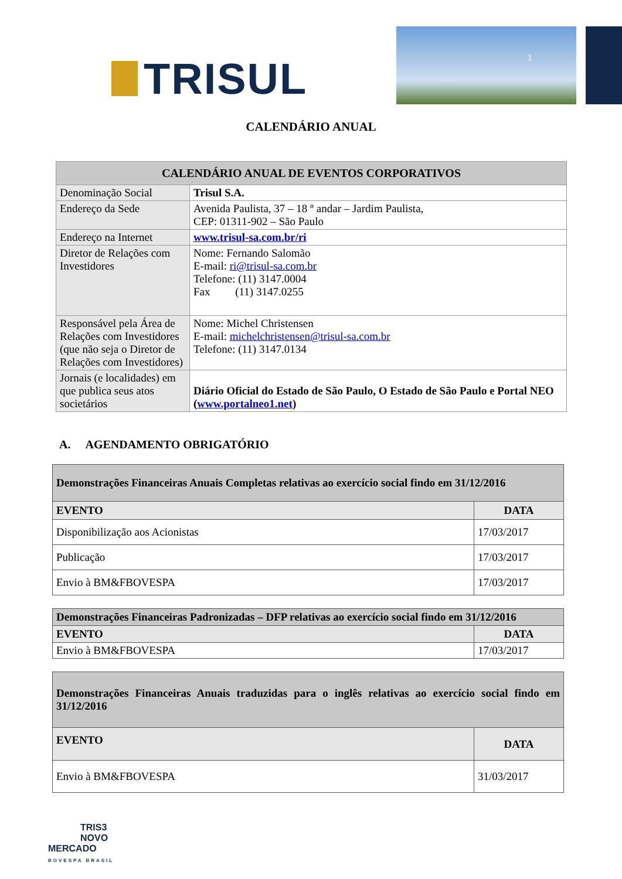TRISUL
1
CALENDÁRIO ANUAL
| CALENDÁRIO ANUAL DE EVENTOS CORPORATIVOS | |
| --- | --- |
| Denominação Social | Trisul S.A. |
| Endereço da Sede | Avenida Paulista, 37 – 18 º andar – Jardim Paulista, CEP: 01311-902 – São Paulo |
| Endereço na Internet | www.trisul-sa.com.br/ri |
| Diretor de Relações com Investidores | Nome: Fernando Salomão E-mail: ri@trisul-sa.com.br Telefone: (11) 3147.0004 Fax (11) 3147.0255 |
| Responsável pela Área de Relações com Investidores (que não seja o Diretor de Relações com Investidores) | Nome: Michel Christensen E-mail: michelchristensen@trisul-sa.com.br Telefone: (11) 3147.0134 |
| Jornais (e localidades) em que publica seus atos societários | Diário Oficial do Estado de São Paulo, O Estado de São Paulo e Portal NEO ( www.portalneo1.net ) |
A. AGENDAMENTO OBRIGATÓRIO
| Demonstrações Financeiras Anuais Completas relativas ao exercício social findo em 31/12/2016 | |
| --- | --- |
| EVENTO | DATA |
| Disponibilização aos Acionistas | 17/03/2017 |
| Publicação | 17/03/2017 |
| Envio à BM&FBOVESPA | 17/03/2017 |
| Demonstrações Financeiras Padronizadas – DFP relativas ao exercício social findo em 31/12/2016 | |
| --- | --- |
| EVENTO | DATA |
| Envio à BM&FBOVESPA | 17/03/2017 |
| Demonstrações Financeiras Anuais traduzidas para o inglês relativas ao exercício social findo em 31/12/2016 | |
| --- | --- |
| EVENTO | DATA |
| Envio à BM&FBOVESPA | 31/03/2017 |
TRIS3
NOVO
MERCADO
BOVESPA BRASIL